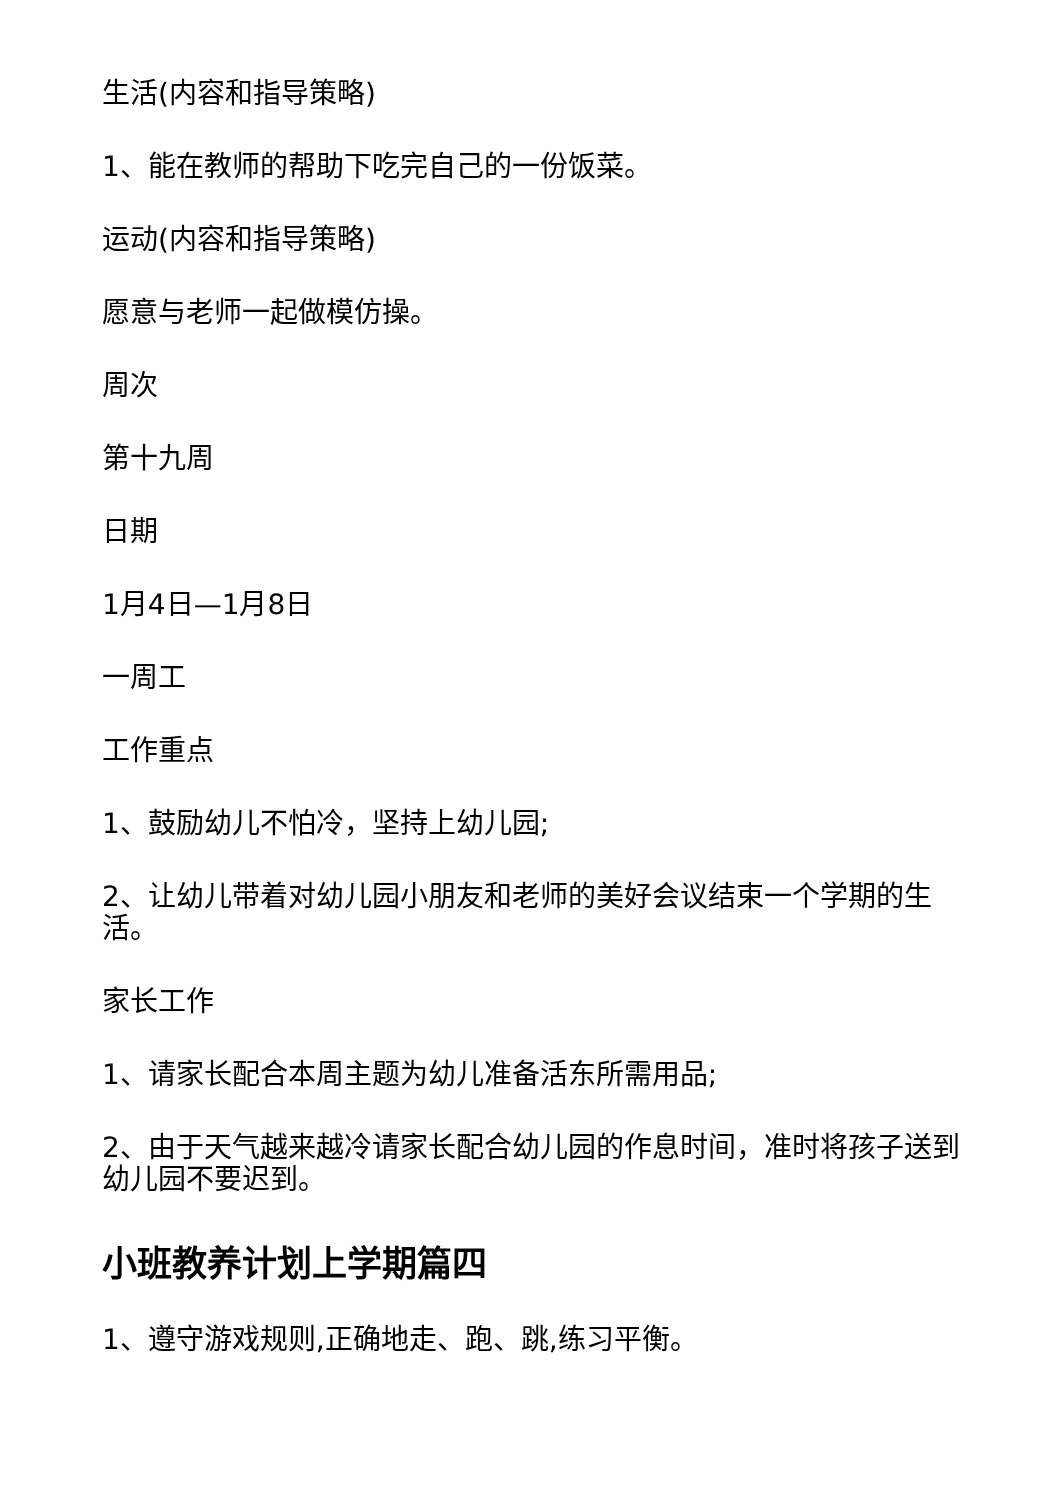生活(内容和指导策略)
1、能在教师的帮助下吃完自己的一份饭菜。
运动(内容和指导策略)
愿意与老师一起做模仿操。
周次
第十九周
日期
1月4日—1月8日
一周工
工作重点
1、鼓励幼儿不怕冷，坚持上幼儿园;
2、让幼儿带着对幼儿园小朋友和老师的美好会议结束一个学期的生活。
家长工作
1、请家长配合本周主题为幼儿准备活东所需用品;
2、由于天气越来越冷请家长配合幼儿园的作息时间，准时将孩子送到幼儿园不要迟到。
小班教养计划上学期篇四
1、遵守游戏规则,正确地走、跑、跳,练习平衡。